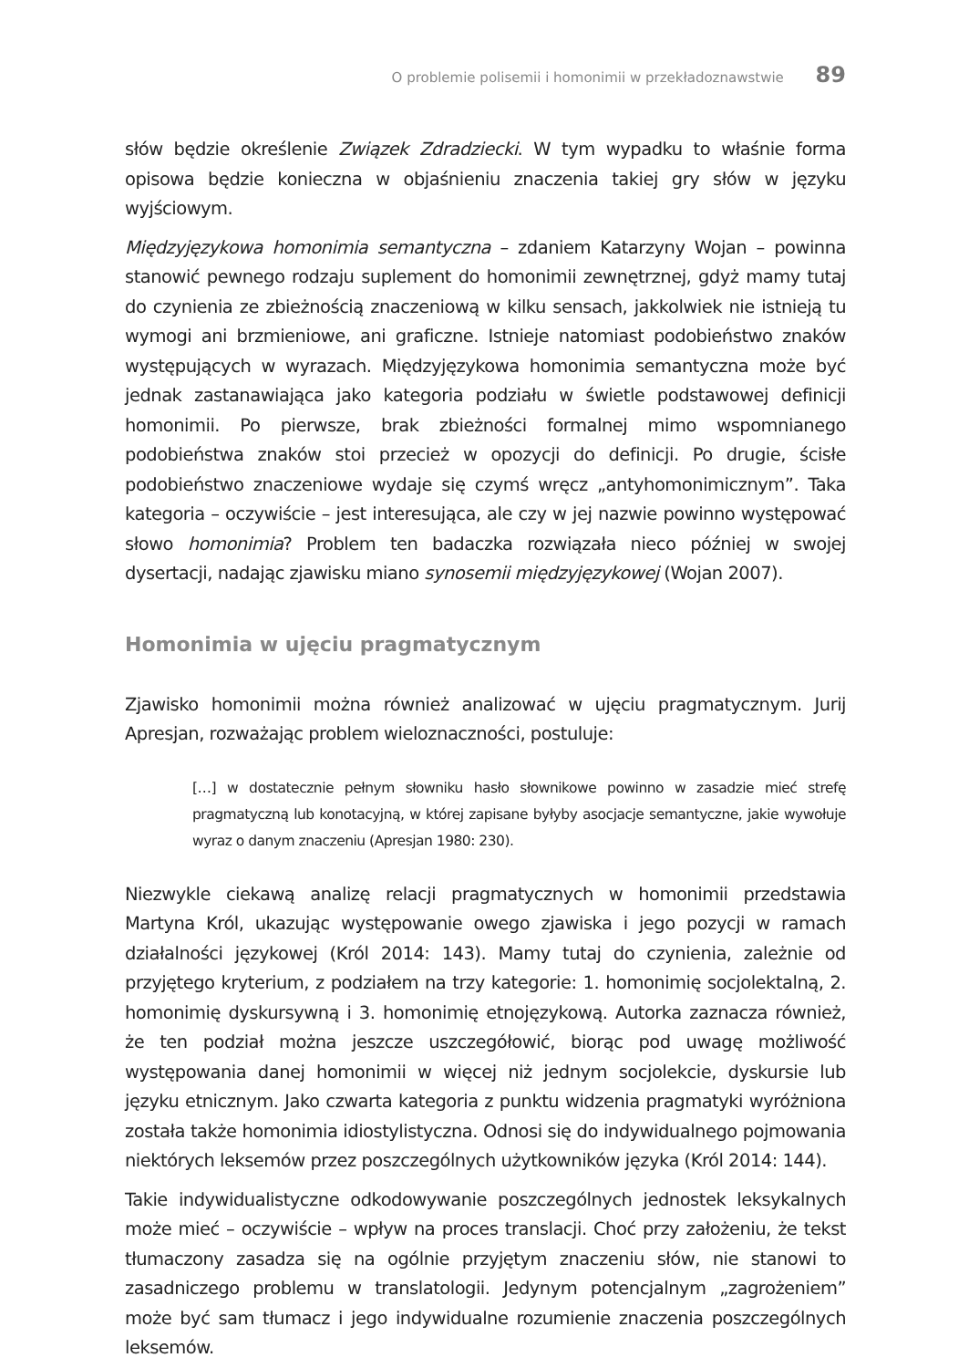O problemie polisemii i homonimii w przekładoznawstwie 89
słów będzie określenie Związek Zdradziecki. W tym wypadku to właśnie forma opisowa będzie konieczna w objaśnieniu znaczenia takiej gry słów w języku wyjściowym.
Międzyjęzykowa homonimia semantyczna – zdaniem Katarzyny Wojan – powinna stanowić pewnego rodzaju suplement do homonimii zewnętrznej, gdyż mamy tutaj do czynienia ze zbieżnością znaczeniową w kilku sensach, jakkolwiek nie istnieją tu wymogi ani brzmieniowe, ani graficzne. Istnieje natomiast podobieństwo znaków występujących w wyrazach. Międzyjęzykowa homonimia semantyczna może być jednak zastanawiająca jako kategoria podziału w świetle podstawowej definicji homonimii. Po pierwsze, brak zbieżności formalnej mimo wspomnianego podobieństwa znaków stoi przecież w opozycji do definicji. Po drugie, ścisłe podobieństwo znaczeniowe wydaje się czymś wręcz „antyhomonimicznym”. Taka kategoria – oczywiście – jest interesująca, ale czy w jej nazwie powinno występować słowo homonimia? Problem ten badaczka rozwiązała nieco później w swojej dysertacji, nadając zjawisku miano synosemii międzyjęzykowej (Wojan 2007).
Homonimia w ujęciu pragmatycznym
Zjawisko homonimii można również analizować w ujęciu pragmatycznym. Jurij Apresjan, rozważając problem wieloznaczności, postuluje:
[…] w dostatecznie pełnym słowniku hasło słownikowe powinno w zasadzie mieć strefę pragmatyczną lub konotacyjną, w której zapisane byłyby asocjacje semantyczne, jakie wywołuje wyraz o danym znaczeniu (Apresjan 1980: 230).
Niezwykle ciekawą analizę relacji pragmatycznych w homonimii przedstawia Martyna Król, ukazując występowanie owego zjawiska i jego pozycji w ramach działalności językowej (Król 2014: 143). Mamy tutaj do czynienia, zależnie od przyjętego kryterium, z podziałem na trzy kategorie: 1. homonimię socjolektalną, 2. homonimię dyskursywną i 3. homonimię etnojęzykową. Autorka zaznacza również, że ten podział można jeszcze uszczegółowić, biorąc pod uwagę możliwość występowania danej homonimii w więcej niż jednym socjolekcie, dyskursie lub języku etnicznym. Jako czwarta kategoria z punktu widzenia pragmatyki wyróżniona została także homonimia idiostylistyczna. Odnosi się do indywidualnego pojmowania niektórych leksemów przez poszczególnych użytkowników języka (Król 2014: 144).
Takie indywidualistyczne odkodowywanie poszczególnych jednostek leksykalnych może mieć – oczywiście – wpływ na proces translacji. Choć przy założeniu, że tekst tłumaczony zasadza się na ogólnie przyjętym znaczeniu słów, nie stanowi to zasadniczego problemu w translatologii. Jedynym potencjalnym „zagrożeniem” może być sam tłumacz i jego indywidualne rozumienie znaczenia poszczególnych leksemów.